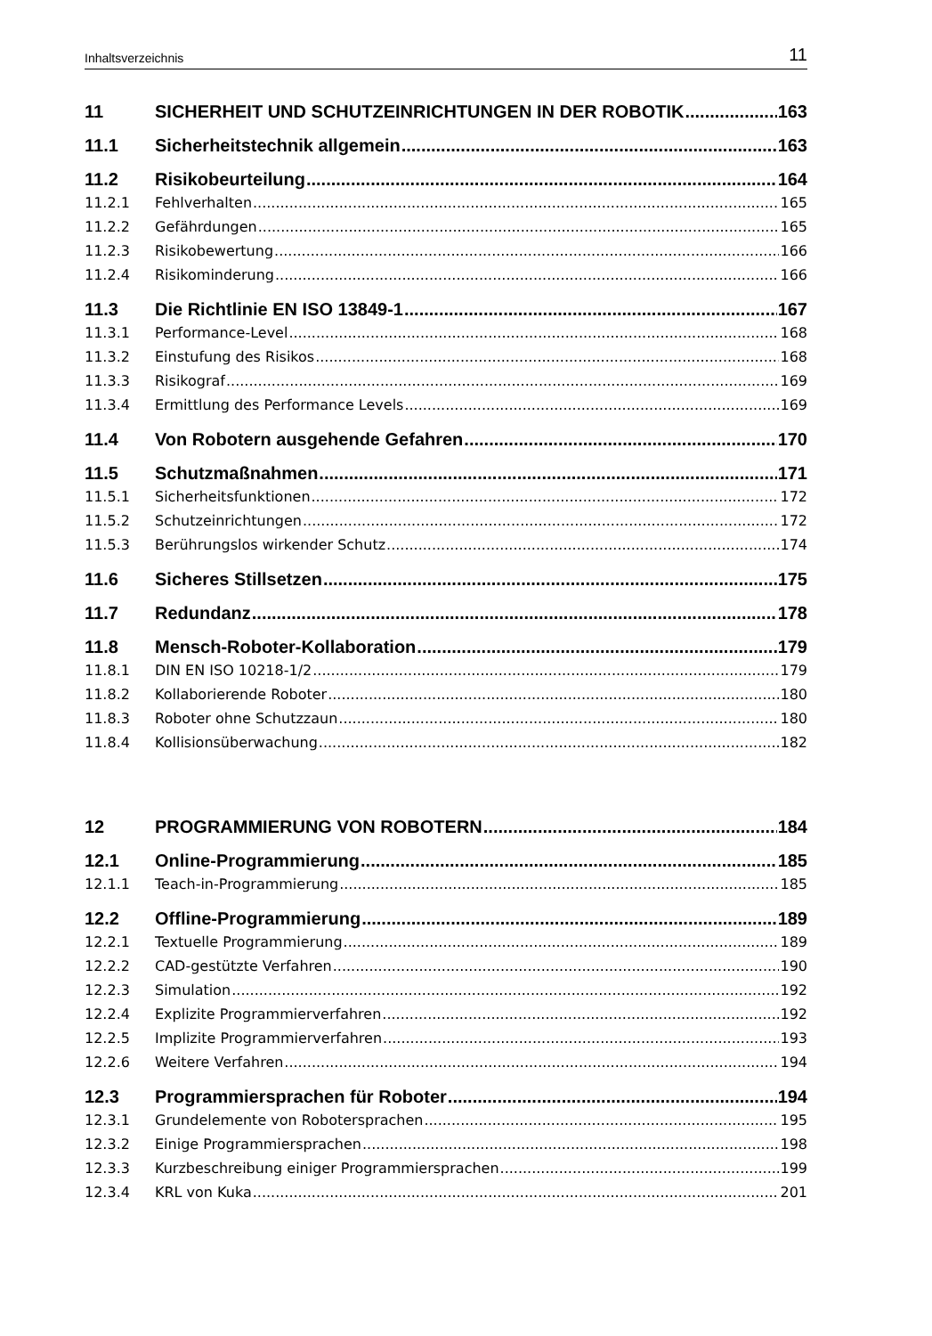Inhaltsverzeichnis 11
11 SICHERHEIT UND SCHUTZEINRICHTUNGEN IN DER ROBOTIK 163
11.1 Sicherheitstechnik allgemein 163
11.2 Risikobeurteilung 164
11.2.1 Fehlverhalten 165
11.2.2 Gefährdungen 165
11.2.3 Risikobewertung 166
11.2.4 Risikominderung 166
11.3 Die Richtlinie EN ISO 13849-1 167
11.3.1 Performance-Level 168
11.3.2 Einstufung des Risikos 168
11.3.3 Risikograf 169
11.3.4 Ermittlung des Performance Levels 169
11.4 Von Robotern ausgehende Gefahren 170
11.5 Schutzmaßnahmen 171
11.5.1 Sicherheitsfunktionen 172
11.5.2 Schutzeinrichtungen 172
11.5.3 Berührungslos wirkender Schutz 174
11.6 Sicheres Stillsetzen 175
11.7 Redundanz 178
11.8 Mensch-Roboter-Kollaboration 179
11.8.1 DIN EN ISO 10218-1/2 179
11.8.2 Kollaborierende Roboter 180
11.8.3 Roboter ohne Schutzzaun 180
11.8.4 Kollisionsüberwachung 182
12 PROGRAMMIERUNG VON ROBOTERN 184
12.1 Online-Programmierung 185
12.1.1 Teach-in-Programmierung 185
12.2 Offline-Programmierung 189
12.2.1 Textuelle Programmierung 189
12.2.2 CAD-gestützte Verfahren 190
12.2.3 Simulation 192
12.2.4 Explizite Programmierverfahren 192
12.2.5 Implizite Programmierverfahren 193
12.2.6 Weitere Verfahren 194
12.3 Programmiersprachen für Roboter 194
12.3.1 Grundelemente von Robotersprachen 195
12.3.2 Einige Programmiersprachen 198
12.3.3 Kurzbeschreibung einiger Programmiersprachen 199
12.3.4 KRL von Kuka 201